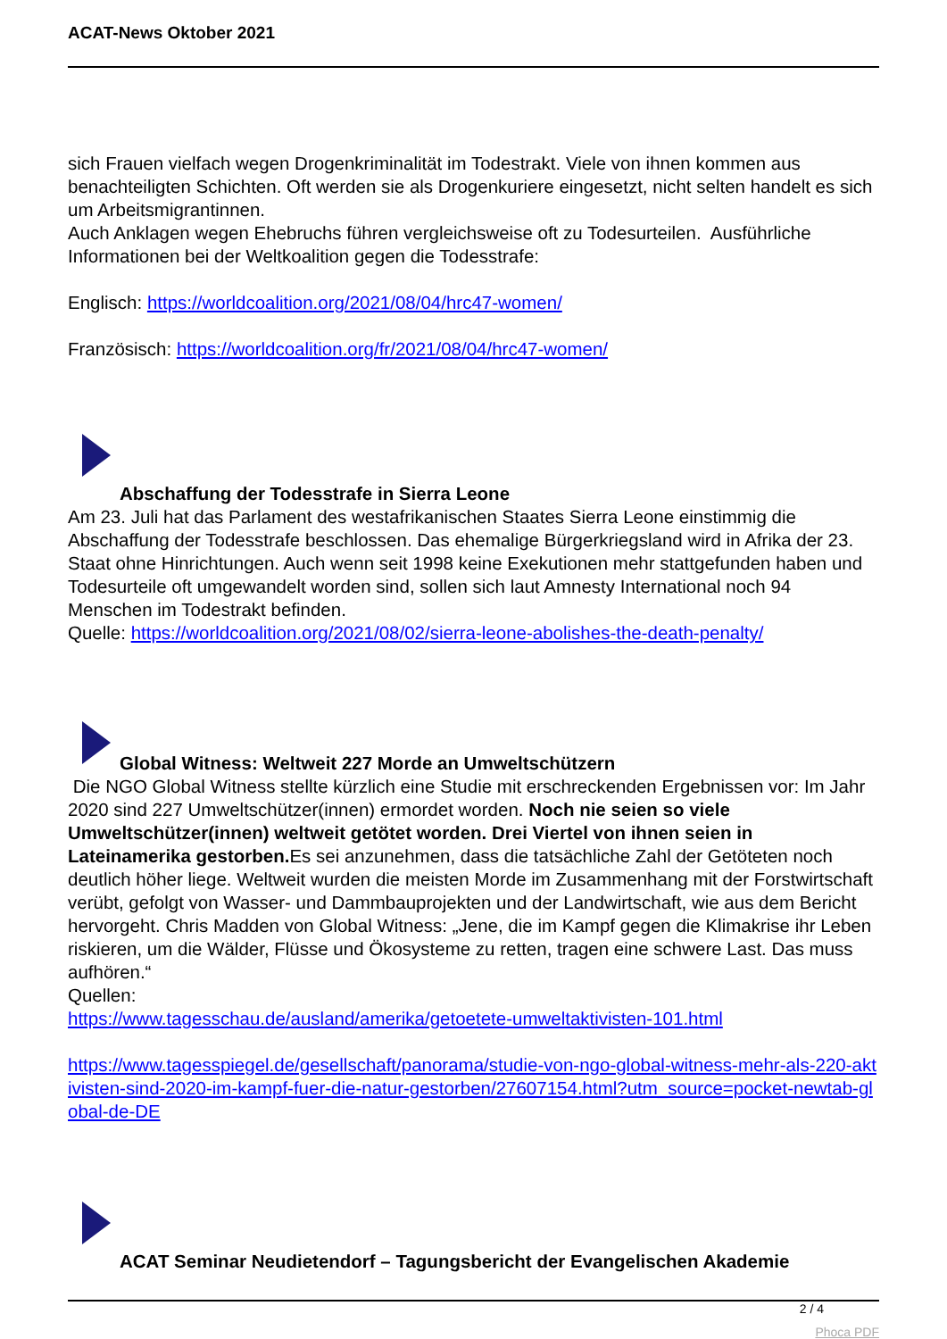ACAT-News Oktober 2021
sich Frauen vielfach wegen Drogenkriminalität im Todestrakt. Viele von ihnen kommen aus benachteiligten Schichten. Oft werden sie als Drogenkuriere eingesetzt, nicht selten handelt es sich um Arbeitsmigrantinnen.
Auch Anklagen wegen Ehebruchs führen vergleichsweise oft zu Todesurteilen. Ausführliche Informationen bei der Weltkoalition gegen die Todesstrafe:
Englisch: https://worldcoalition.org/2021/08/04/hrc47-women/
Französisch: https://worldcoalition.org/fr/2021/08/04/hrc47-women/
Abschaffung der Todesstrafe in Sierra Leone
Am 23. Juli hat das Parlament des westafrikanischen Staates Sierra Leone einstimmig die Abschaffung der Todesstrafe beschlossen. Das ehemalige Bürgerkriegsland wird in Afrika der 23. Staat ohne Hinrichtungen. Auch wenn seit 1998 keine Exekutionen mehr stattgefunden haben und Todesurteile oft umgewandelt worden sind, sollen sich laut Amnesty International noch 94 Menschen im Todestrakt befinden.
Quelle: https://worldcoalition.org/2021/08/02/sierra-leone-abolishes-the-death-penalty/
Global Witness: Weltweit 227 Morde an Umweltschützern
Die NGO Global Witness stellte kürzlich eine Studie mit erschreckenden Ergebnissen vor: Im Jahr 2020 sind 227 Umweltschützer(innen) ermordet worden. Noch nie seien so viele Umweltschützer(innen) weltweit getötet worden. Drei Viertel von ihnen seien in Lateinamerika gestorben. Es sei anzunehmen, dass die tatsächliche Zahl der Getöteten noch deutlich höher liege. Weltweit wurden die meisten Morde im Zusammenhang mit der Forstwirtschaft verübt, gefolgt von Wasser- und Dammbauprojekten und der Landwirtschaft, wie aus dem Bericht hervorgeht. Chris Madden von Global Witness: „Jene, die im Kampf gegen die Klimakrise ihr Leben riskieren, um die Wälder, Flüsse und Ökosysteme zu retten, tragen eine schwere Last. Das muss aufhören.“
Quellen:
https://www.tagesschau.de/ausland/amerika/getoetete-umweltaktivisten-101.html
https://www.tagesspiegel.de/gesellschaft/panorama/studie-von-ngo-global-witness-mehr-als-220-aktivisten-sind-2020-im-kampf-fuer-die-natur-gestorben/27607154.html?utm_source=pocket-newtab-global-de-DE
ACAT Seminar Neudietendorf – Tagungsbericht der Evangelischen Akademie
2 / 4
Phoca PDF